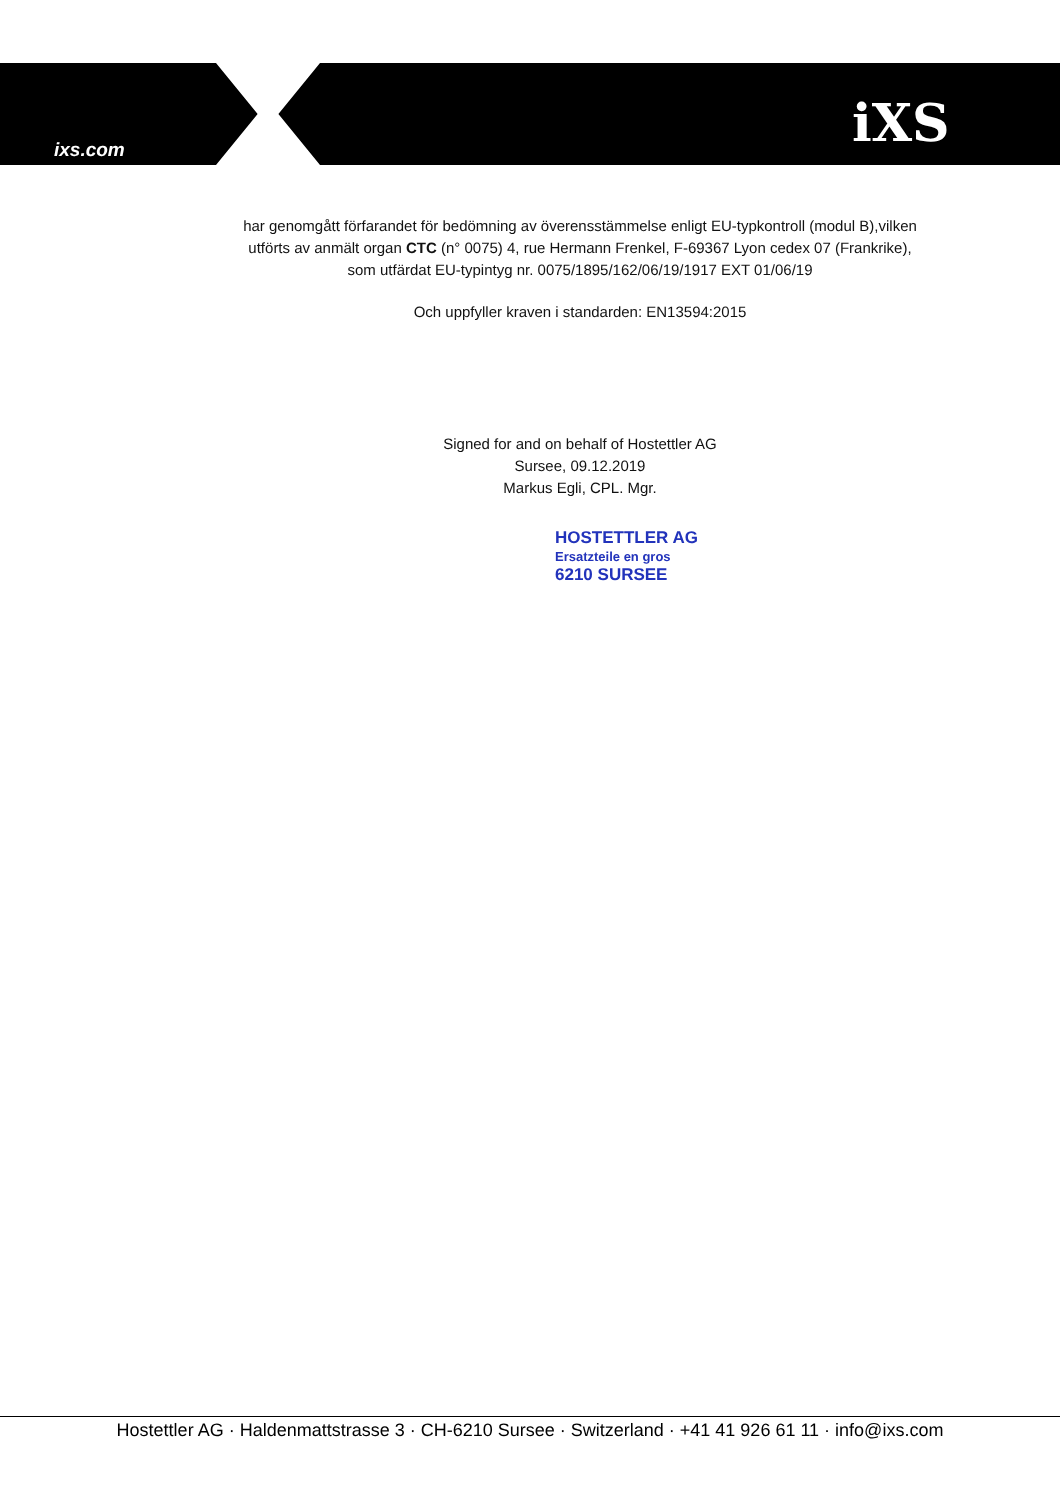ixs.com iXS
har genomgått förfarandet för bedömning av överensstämmelse enligt EU-typkontroll (modul B),vilken utförts av anmält organ CTC (n° 0075) 4, rue Hermann Frenkel, F-69367 Lyon cedex 07 (Frankrike), som utfärdat EU-typintyg nr. 0075/1895/162/06/19/1917 EXT 01/06/19
Och uppfyller kraven i standarden: EN13594:2015
Signed for and on behalf of Hostettler AG
Sursee, 09.12.2019
Markus Egli, CPL. Mgr.
HOSTETTLER AG
Ersatzteile en gros
6210 SURSEE
Hostettler AG · Haldenmattstrasse 3 · CH-6210 Sursee · Switzerland · +41 41 926 61 11 · info@ixs.com